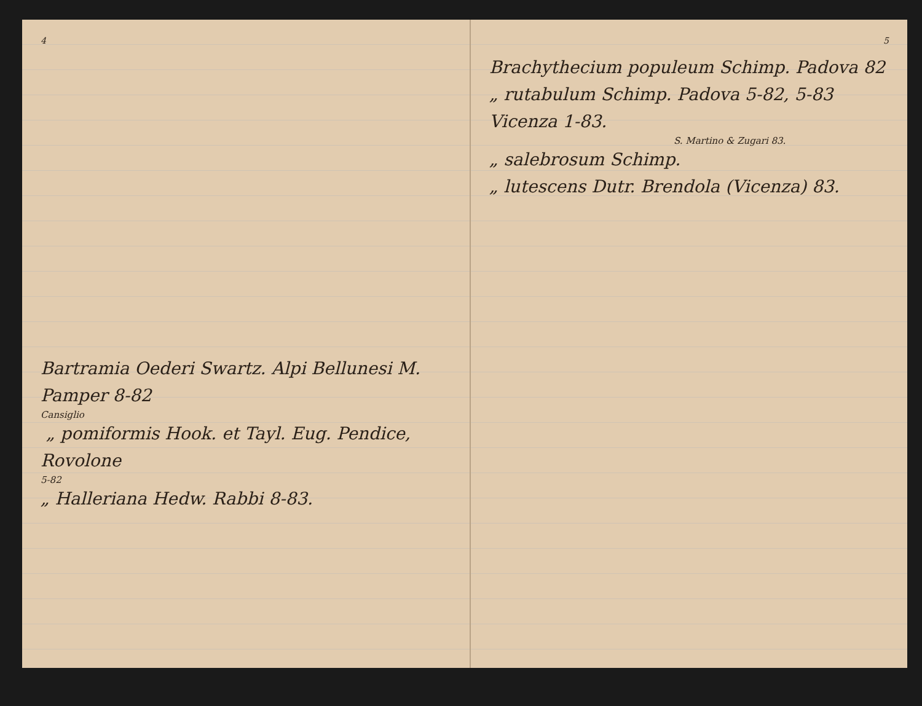4
Bartramia Oederi Swartz. Alpi Bellunesi M. Pamper 8-82
Cansiglio
„ pomiformis Hook. et Tayl. Eug. Pendice, Rovolone
5-82
„ Halleriana Hedw. Rabbi 8-83.
5
Brachythecium populeum Schimp. Padova 82
„ rutabulum Schimp. Padova 5-82, 5-83 Vicenza 1-83.
S. Martino & Zugari 83.
„ salebrosum Schimp.
„ lutescens Dutr. Brendola (Vicenza) 83.